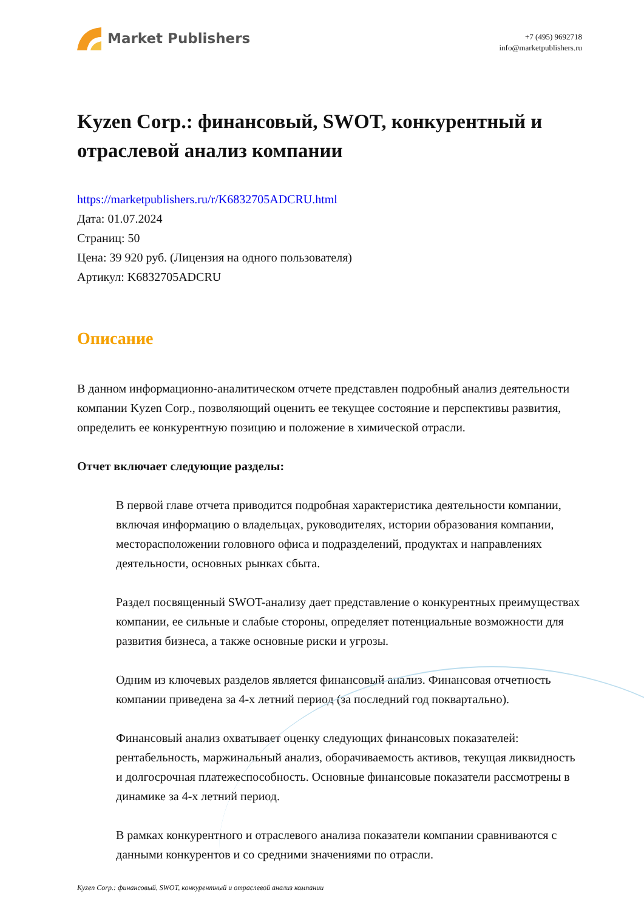Market Publishers
+7 (495) 9692718
info@marketpublishers.ru
Kyzen Corp.: финансовый, SWOT, конкурентный и отраслевой анализ компании
https://marketpublishers.ru/r/K6832705ADCRU.html
Дата: 01.07.2024
Страниц: 50
Цена: 39 920 руб. (Лицензия на одного пользователя)
Артикул: K6832705ADCRU
Описание
В данном информационно-аналитическом отчете представлен подробный анализ деятельности компании Kyzen Corp., позволяющий оценить ее текущее состояние и перспективы развития, определить ее конкурентную позицию и положение в химической отрасли.
Отчет включает следующие разделы:
В первой главе отчета приводится подробная характеристика деятельности компании, включая информацию о владельцах, руководителях, истории образования компании, месторасположении головного офиса и подразделений, продуктах и направлениях деятельности, основных рынках сбыта.
Раздел посвященный SWOT-анализу дает представление о конкурентных преимуществах компании, ее сильные и слабые стороны, определяет потенциальные возможности для развития бизнеса, а также основные риски и угрозы.
Одним из ключевых разделов является финансовый анализ. Финансовая отчетность компании приведена за 4-х летний период (за последний год поквартально).
Финансовый анализ охватывает оценку следующих финансовых показателей: рентабельность, маржинальный анализ, оборачиваемость активов, текущая ликвидность и долгосрочная платежеспособность. Основные финансовые показатели рассмотрены в динамике за 4-х летний период.
В рамках конкурентного и отраслевого анализа показатели компании сравниваются с данными конкурентов и со средними значениями по отрасли.
Kyzen Corp.: финансовый, SWOT, конкурентный и отраслевой анализ компании